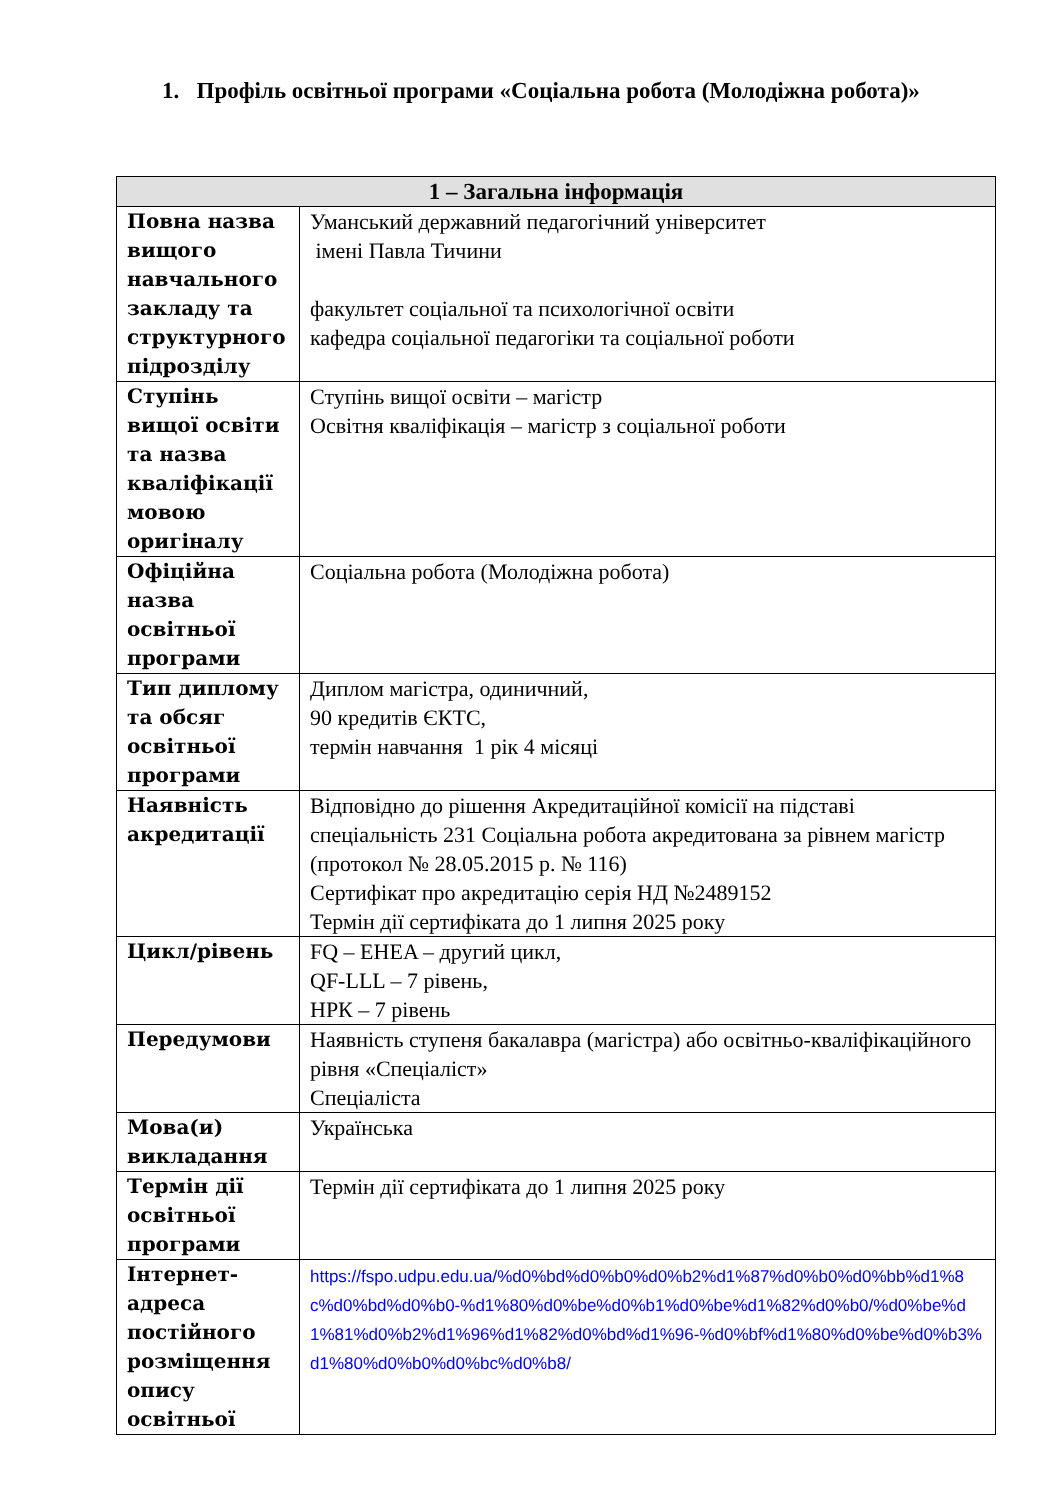1. Профіль освітньої програми «Соціальна робота (Молодіжна робота)»
| 1 – Загальна інформація | |
| --- | --- |
| Повна назва вищого навчального закладу та структурного підрозділу | Уманський державний педагогічний університет імені Павла Тичини факультет соціальної та психологічної освіти кафедра соціальної педагогіки та соціальної роботи |
| Ступінь вищої освіти та назва кваліфікації мовою оригіналу | Ступінь вищої освіти – магістр Освітня кваліфікація – магістр з соціальної роботи |
| Офіційна назва освітньої програми | Соціальна робота (Молодіжна робота) |
| Тип диплому та обсяг освітньої програми | Диплом магістра, одиничний, 90 кредитів ЄКТС, термін навчання 1 рік 4 місяці |
| Наявність акредитації | Відповідно до рішення Акредитаційної комісії на підставі спеціальність 231 Соціальна робота акредитована за рівнем магістр (протокол № 28.05.2015 р. № 116) Сертифікат про акредитацію серія НД №2489152 Термін дії сертифіката до 1 липня 2025 року |
| Цикл/рівень | FQ – EHEA – другий цикл, QF-LLL – 7 рівень, НРК – 7 рівень |
| Передумови | Наявність ступеня бакалавра (магістра) або освітньо-кваліфікаційного рівня «Спеціаліст» Спеціаліста |
| Мова(и) викладання | Українська |
| Термін дії освітньої програми | Термін дії сертифіката до 1 липня 2025 року |
| Інтернет-адреса постійного розміщення опису освітньої | https://fspo.udpu.edu.ua/%d0%bd%d0%b0%d0%b2%d1%87%d0%b0%d0%bb%d1%8c%d0%bd%d0%b0-%d1%80%d0%be%d0%b1%d0%be%d1%82%d0%b0/%d0%be%d1%81%d0%b2%d1%96%d1%82%d0%bd%d1%96-%d0%bf%d1%80%d0%be%d0%b3%d1%80%d0%b0%d0%bc%d0%b8/ |